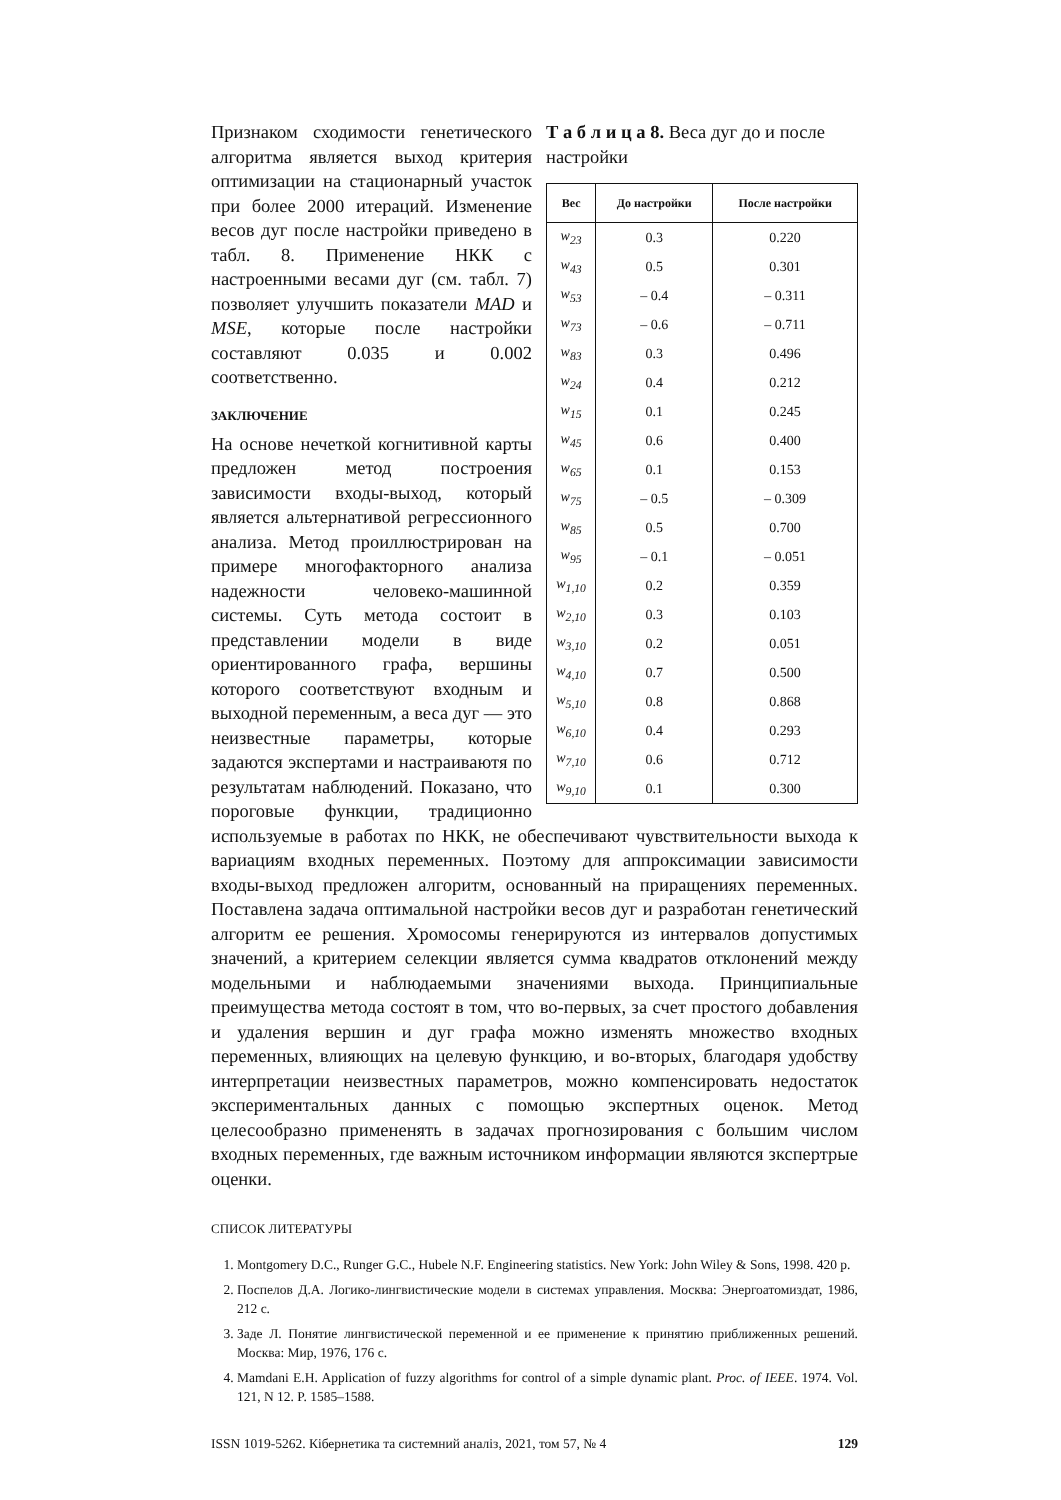Т а б л и ц а 8. Веса дуг до и после настройки
| Вес | До настройки | После настройки |
| --- | --- | --- |
| w<sub>23</sub> | 0.3 | 0.220 |
| w<sub>43</sub> | 0.5 | 0.301 |
| w<sub>53</sub> | – 0.4 | – 0.311 |
| w<sub>73</sub> | – 0.6 | – 0.711 |
| w<sub>83</sub> | 0.3 | 0.496 |
| w<sub>24</sub> | 0.4 | 0.212 |
| w<sub>15</sub> | 0.1 | 0.245 |
| w<sub>45</sub> | 0.6 | 0.400 |
| w<sub>65</sub> | 0.1 | 0.153 |
| w<sub>75</sub> | – 0.5 | – 0.309 |
| w<sub>85</sub> | 0.5 | 0.700 |
| w<sub>95</sub> | – 0.1 | – 0.051 |
| w<sub>1,10</sub> | 0.2 | 0.359 |
| w<sub>2,10</sub> | 0.3 | 0.103 |
| w<sub>3,10</sub> | 0.2 | 0.051 |
| w<sub>4,10</sub> | 0.7 | 0.500 |
| w<sub>5,10</sub> | 0.8 | 0.868 |
| w<sub>6,10</sub> | 0.4 | 0.293 |
| w<sub>7,10</sub> | 0.6 | 0.712 |
| w<sub>9,10</sub> | 0.1 | 0.300 |
Признаком сходимости генетического алгоритма является выход критерия оптимизации на стационарный участок при более 2000 итераций. Изменение весов дуг после настройки приведено в табл. 8. Применение НКК с настроенными весами дуг (см. табл. 7) позволяет улучшить показатели MAD и MSE, которые после настройки составляют 0.035 и 0.002 соответственно.
ЗАКЛЮЧЕНИЕ
На основе нечеткой когнитивной карты предложен метод построения зависимости входы-выход, который является альтернативой регрессионного анализа. Метод проиллюстрирован на примере многофакторного анализа надежности человеко-машинной системы. Суть метода состоит в представлении модели в виде ориентированного графа, вершины которого соответствуют входным и выходной переменным, а веса дуг — это неизвестные параметры, которые задаются экспертами и настраиваютя по результатам наблюдений. Показано, что пороговые функции, традиционно используемые в работах по НКК, не обеспечивают чувствительности выхода к вариациям входных переменных. Поэтому для аппроксимации зависимости входы-выход предложен алгоритм, основанный на приращениях переменных. Поставлена задача оптимальной настройки весов дуг и разработан генетический алгоритм ее решения. Хромосомы генерируются из интервалов допустимых значений, а критерием селекции является сумма квадратов отклонений между модельными и наблюдаемыми значениями выхода. Принципиальные преимущества метода состоят в том, что во-первых, за счет простого добавления и удаления вершин и дуг графа можно изменять множество входных переменных, влияющих на целевую функцию, и во-вторых, благодаря удобству интерпретации неизвестных параметров, можно компенсировать недостаток экспериментальных данных с помощью экспертных оценок. Метод целесообразно примененять в задачах прогнозирования с большим числом входных переменных, где важным источником информации являются зкспертрые оценки.
СПИСОК ЛИТЕРАТУРЫ
1. Montgomery D.C., Runger G.C., Hubele N.F. Engineering statistics. New York: John Wiley & Sons, 1998. 420 p.
2. Поспелов Д.А. Логико-лингвистические модели в системах управления. Москва: Энергоатомиздат, 1986, 212 с.
3. Заде Л. Понятие лингвистической переменной и ее применение к принятию приближенных решений. Москва: Мир, 1976, 176 с.
4. Mamdani E.H. Application of fuzzy algorithms for control of a simple dynamic plant. Proc. of IEEE. 1974. Vol. 121, N 12. P. 1585–1588.
ISSN 1019-5262. Кібернетика та системний аналіз, 2021, том 57, № 4 129